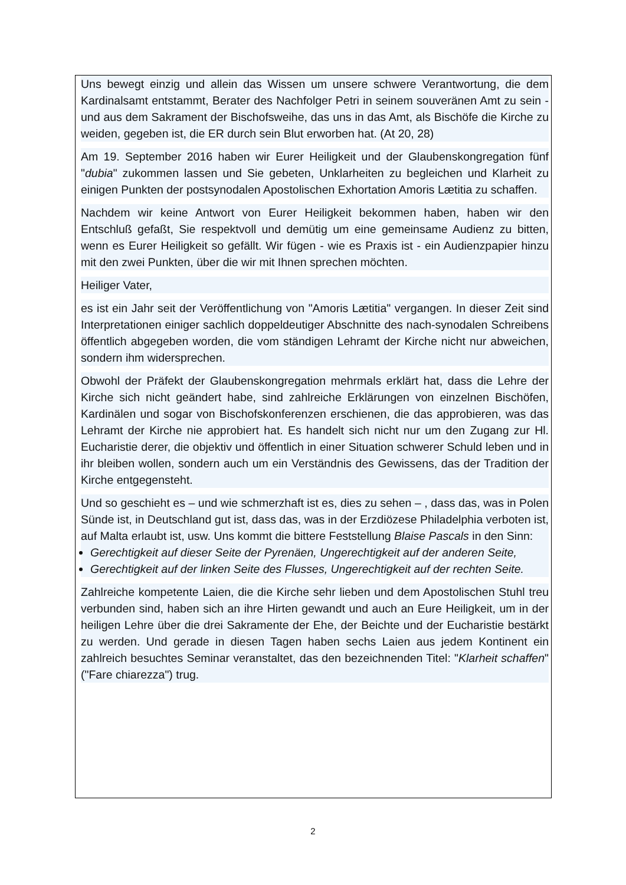Uns bewegt einzig und allein das Wissen um unsere schwere Verantwortung, die dem Kardinalsamt entstammt, Berater des Nachfolger Petri in seinem souveränen Amt zu sein - und aus dem Sakrament der Bischofsweihe, das uns in das Amt, als Bischöfe die Kirche zu weiden, gegeben ist, die ER durch sein Blut erworben hat. (At 20, 28)
Am 19. September 2016 haben wir Eurer Heiligkeit und der Glaubenskongregation fünf "dubia" zukommen lassen und Sie gebeten, Unklarheiten zu begleichen und Klarheit zu einigen Punkten der postsynodalen Apostolischen Exhortation Amoris Lætitia zu schaffen.
Nachdem wir keine Antwort von Eurer Heiligkeit bekommen haben, haben wir den Entschluß gefaßt, Sie respektvoll und demütig um eine gemeinsame Audienz zu bitten, wenn es Eurer Heiligkeit so gefällt. Wir fügen - wie es Praxis ist - ein Audienzpapier hinzu mit den zwei Punkten, über die wir mit Ihnen sprechen möchten.
Heiliger Vater,
es ist ein Jahr seit der Veröffentlichung von "Amoris Lætitia" vergangen. In dieser Zeit sind Interpretationen einiger sachlich doppeldeutiger Abschnitte des nach-synodalen Schreibens öffentlich abgegeben worden, die vom ständigen Lehramt der Kirche nicht nur abweichen, sondern ihm widersprechen.
Obwohl der Präfekt der Glaubenskongregation mehrmals erklärt hat, dass die Lehre der Kirche sich nicht geändert habe, sind zahlreiche Erklärungen von einzelnen Bischöfen, Kardinälen und sogar von Bischofskonferenzen erschienen, die das approbieren, was das Lehramt der Kirche nie approbiert hat. Es handelt sich nicht nur um den Zugang zur Hl. Eucharistie derer, die objektiv und öffentlich in einer Situation schwerer Schuld leben und in ihr bleiben wollen, sondern auch um ein Verständnis des Gewissens, das der Tradition der Kirche entgegensteht.
Und so geschieht es – und wie schmerzhaft ist es, dies zu sehen – , dass das, was in Polen Sünde ist, in Deutschland gut ist, dass das, was in der Erzdiözese Philadelphia verboten ist, auf Malta erlaubt ist, usw. Uns kommt die bittere Feststellung Blaise Pascals in den Sinn:
Gerechtigkeit auf dieser Seite der Pyrenäen, Ungerechtigkeit auf der anderen Seite,
Gerechtigkeit auf der linken Seite des Flusses, Ungerechtigkeit auf der rechten Seite.
Zahlreiche kompetente Laien, die die Kirche sehr lieben und dem Apostolischen Stuhl treu verbunden sind, haben sich an ihre Hirten gewandt und auch an Eure Heiligkeit, um in der heiligen Lehre über die drei Sakramente der Ehe, der Beichte und der Eucharistie bestärkt zu werden. Und gerade in diesen Tagen haben sechs Laien aus jedem Kontinent ein zahlreich besuchtes Seminar veranstaltet, das den bezeichnenden Titel: "Klarheit schaffen" ("Fare chiarezza") trug.
2